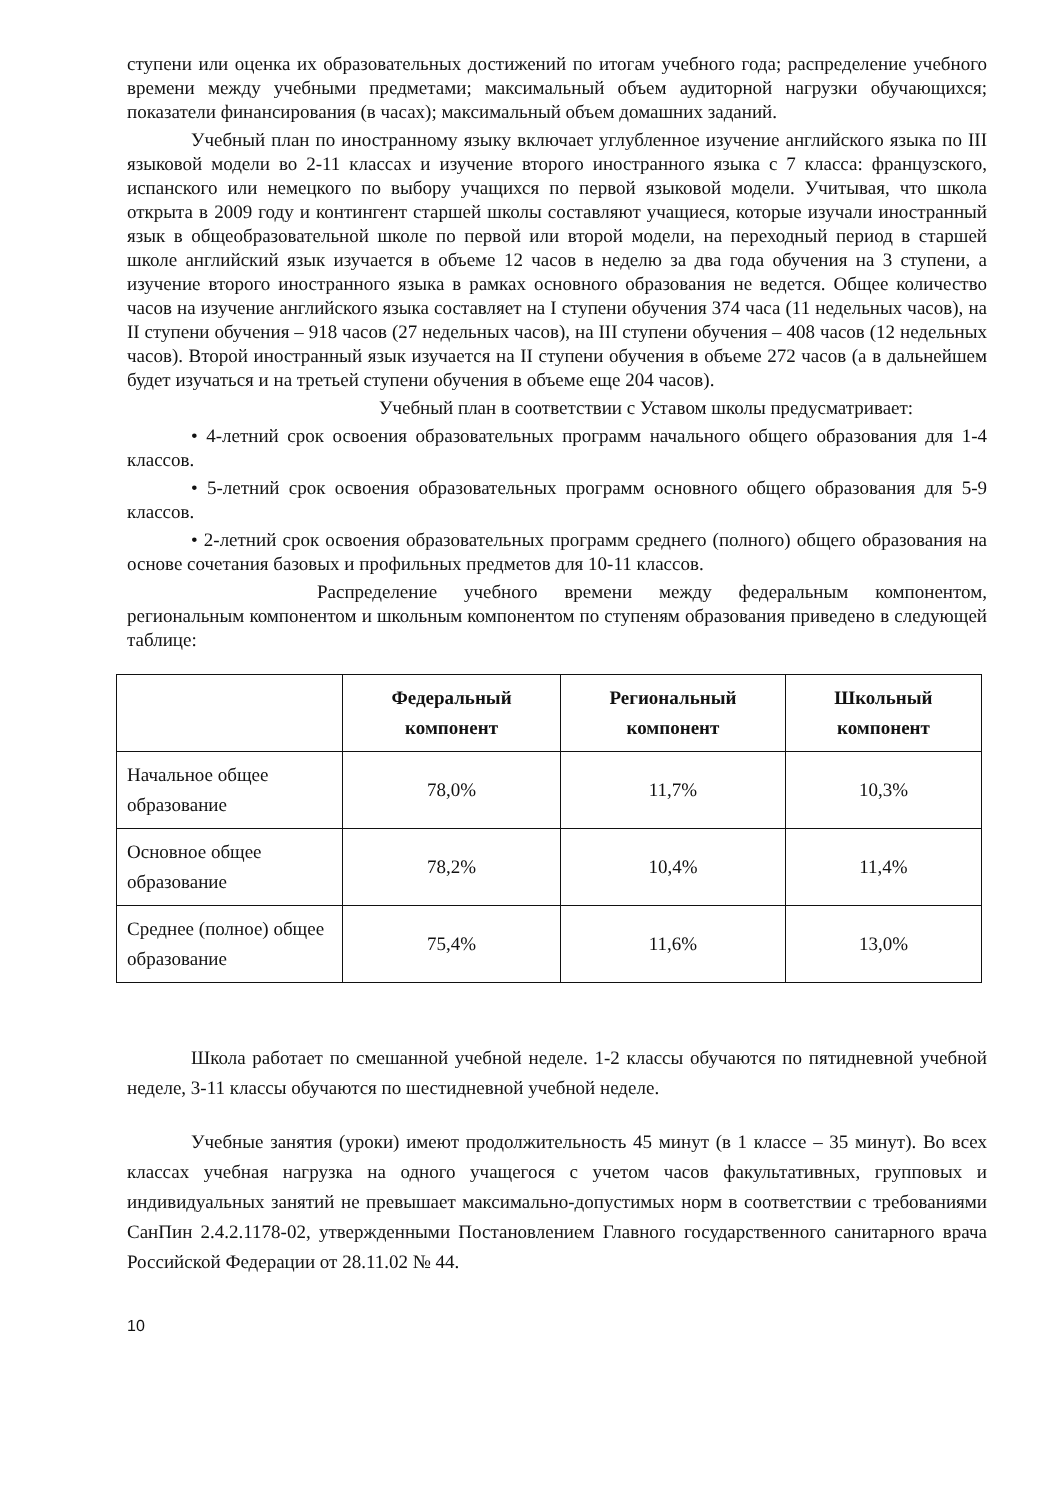ступени или оценка их образовательных достижений по итогам учебного года; распределение учебного времени между учебными предметами; максимальный объем аудиторной нагрузки обучающихся; показатели финансирования (в часах); максимальный объем домашних заданий.
Учебный план по иностранному языку включает углубленное изучение английского языка по III языковой модели во 2-11 классах и изучение второго иностранного языка с 7 класса: французского, испанского или немецкого по выбору учащихся по первой языковой модели. Учитывая, что школа открыта в 2009 году и контингент старшей школы составляют учащиеся, которые изучали иностранный язык в общеобразовательной школе по первой или второй модели, на переходный период в старшей школе английский язык изучается в объеме 12 часов в неделю за два года обучения на 3 ступени, а изучение второго иностранного языка в рамках основного образования не ведется. Общее количество часов на изучение английского языка составляет на I ступени обучения 374 часа (11 недельных часов), на II ступени обучения – 918 часов (27 недельных часов), на III ступени обучения – 408 часов (12 недельных часов). Второй иностранный язык изучается на II ступени обучения в объеме 272 часов (а в дальнейшем будет изучаться и на третьей ступени обучения в объеме еще 204 часов).
Учебный план в соответствии с Уставом школы предусматривает:
• 4-летний срок освоения образовательных программ начального общего образования для 1-4 классов.
• 5-летний срок освоения образовательных программ основного общего образования для 5-9 классов.
• 2-летний срок освоения образовательных программ среднего (полного) общего образования на основе сочетания базовых и профильных предметов для 10-11 классов.
Распределение учебного времени между федеральным компонентом, региональным компонентом и школьным компонентом по ступеням образования приведено в следующей таблице:
| | Федеральный компонент | Региональный компонент | Школьный компонент |
| --- | --- | --- | --- |
| Начальное общее образование | 78,0% | 11,7% | 10,3% |
| Основное общее образование | 78,2% | 10,4% | 11,4% |
| Среднее (полное) общее образование | 75,4% | 11,6% | 13,0% |
Школа работает по смешанной учебной неделе. 1-2 классы обучаются по пятидневной учебной неделе, 3-11 классы обучаются по шестидневной учебной неделе.
Учебные занятия (уроки) имеют продолжительность 45 минут (в 1 классе – 35 минут). Во всех классах учебная нагрузка на одного учащегося с учетом часов факультативных, групповых и индивидуальных занятий не превышает максимально-допустимых норм в соответствии с требованиями СанПин 2.4.2.1178-02, утвержденными Постановлением Главного государственного санитарного врача Российской Федерации от 28.11.02 № 44.
10